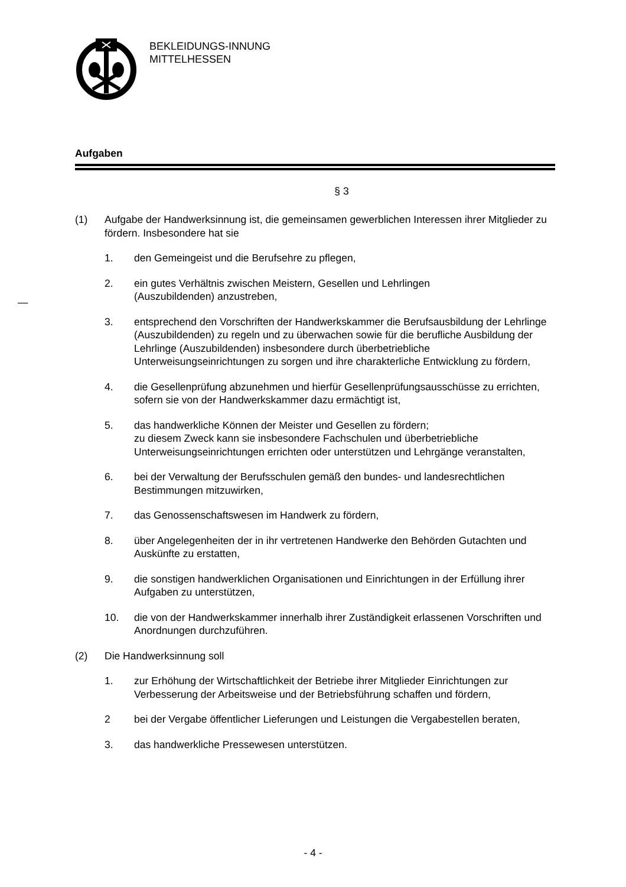BEKLEIDUNGS-INNUNG
MITTELHESSEN
—
Aufgaben
§ 3
(1) Aufgabe der Handwerksinnung ist, die gemeinsamen gewerblichen Interessen ihrer Mitglieder zu fördern. Insbesondere hat sie
1. den Gemeingeist und die Berufsehre zu pflegen,
2. ein gutes Verhältnis zwischen Meistern, Gesellen und Lehrlingen
(Auszubildenden) anzustreben,
3. entsprechend den Vorschriften der Handwerkskammer die Berufsausbildung der Lehrlinge (Auszubildenden) zu regeln und zu überwachen sowie für die berufliche Ausbildung der Lehrlinge (Auszubildenden) insbesondere durch überbetriebliche Unterweisungseinrichtungen zu sorgen und ihre charakterliche Entwicklung zu fördern,
4. die Gesellenprüfung abzunehmen und hierfür Gesellenprüfungsausschüsse zu errichten, sofern sie von der Handwerkskammer dazu ermächtigt ist,
5. das handwerkliche Können der Meister und Gesellen zu fördern;
zu diesem Zweck kann sie insbesondere Fachschulen und überbetriebliche Unterweisungseinrichtungen errichten oder unterstützen und Lehrgänge veranstalten,
6. bei der Verwaltung der Berufsschulen gemäß den bundes- und landesrechtlichen Bestimmungen mitzuwirken,
7. das Genossenschaftswesen im Handwerk zu fördern,
8. über Angelegenheiten der in ihr vertretenen Handwerke den Behörden Gutachten und Auskünfte zu erstatten,
9. die sonstigen handwerklichen Organisationen und Einrichtungen in der Erfüllung ihrer Aufgaben zu unterstützen,
10. die von der Handwerkskammer innerhalb ihrer Zuständigkeit erlassenen Vorschriften und Anordnungen durchzuführen.
(2) Die Handwerksinnung soll
1. zur Erhöhung der Wirtschaftlichkeit der Betriebe ihrer Mitglieder Einrichtungen zur Verbesserung der Arbeitsweise und der Betriebsführung schaffen und fördern,
2 bei der Vergabe öffentlicher Lieferungen und Leistungen die Vergabestellen beraten,
3. das handwerkliche Pressewesen unterstützen.
- 4 -